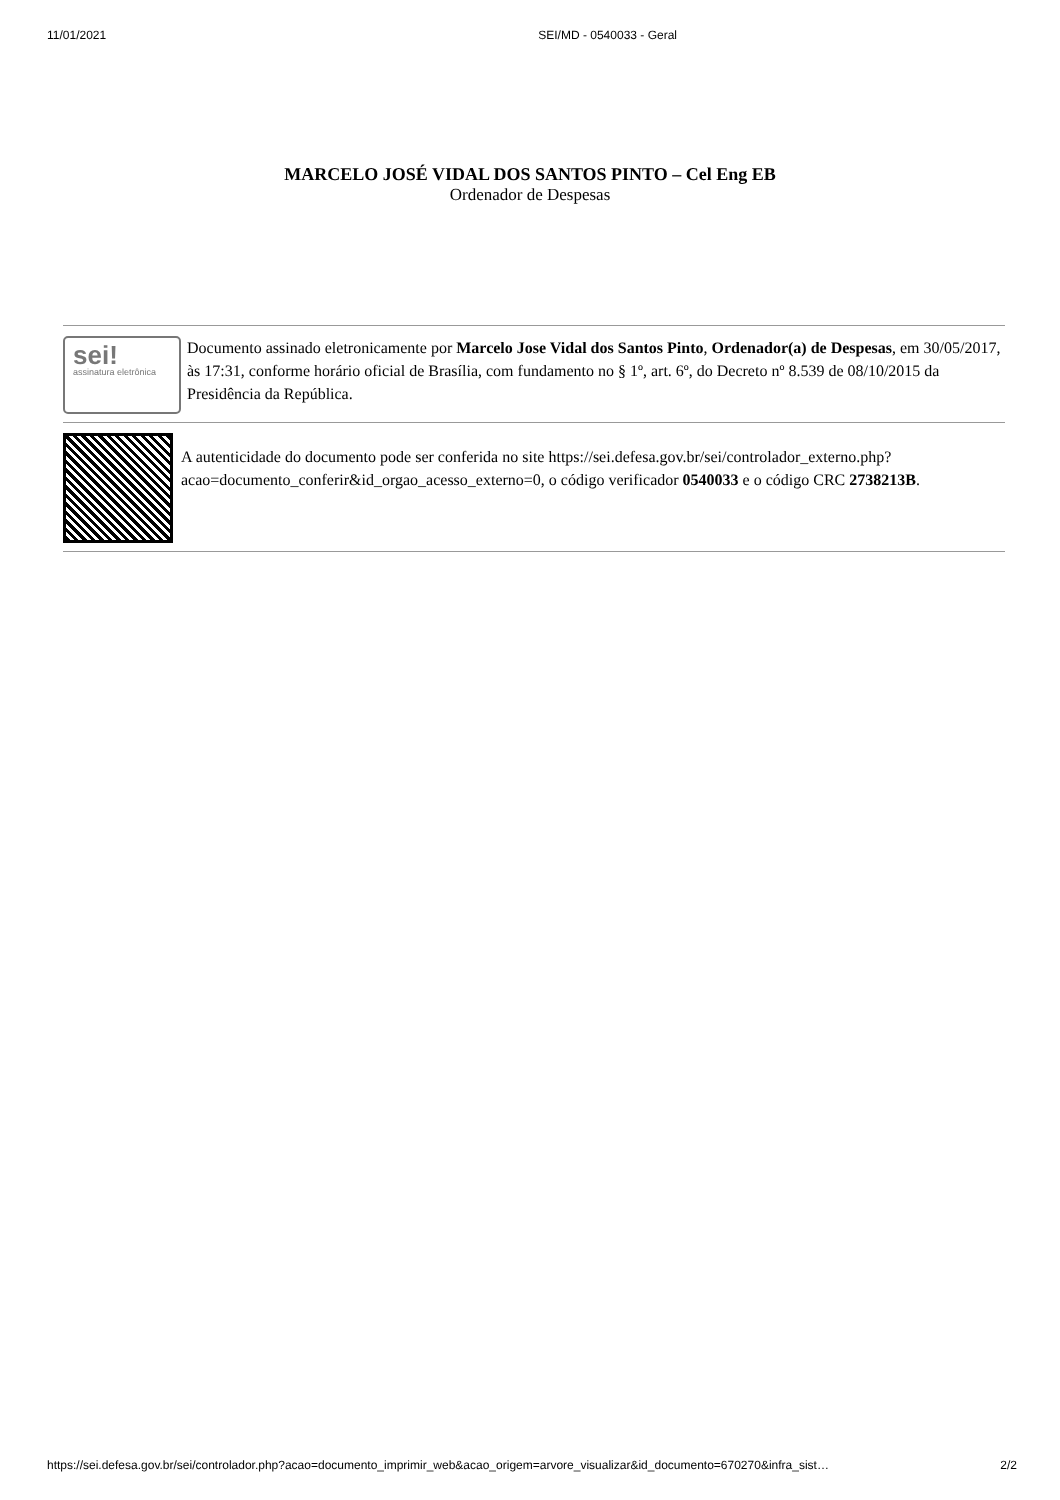11/01/2021 SEI/MD - 0540033 - Geral
MARCELO JOSÉ VIDAL DOS SANTOS PINTO – Cel Eng EB
Ordenador de Despesas
sei!
assinatura eletrônica
Documento assinado eletronicamente por Marcelo Jose Vidal dos Santos Pinto, Ordenador(a) de Despesas, em 30/05/2017, às 17:31, conforme horário oficial de Brasília, com fundamento no § 1º, art. 6º, do Decreto nº 8.539 de 08/10/2015 da Presidência da República.
A autenticidade do documento pode ser conferida no site https://sei.defesa.gov.br/sei/controlador_externo.php?
acao=documento_conferir&id_orgao_acesso_externo=0, o código verificador 0540033 e o código CRC 2738213B.
https://sei.defesa.gov.br/sei/controlador.php?acao=documento_imprimir_web&acao_origem=arvore_visualizar&id_documento=670270&infra_sist… 2/2